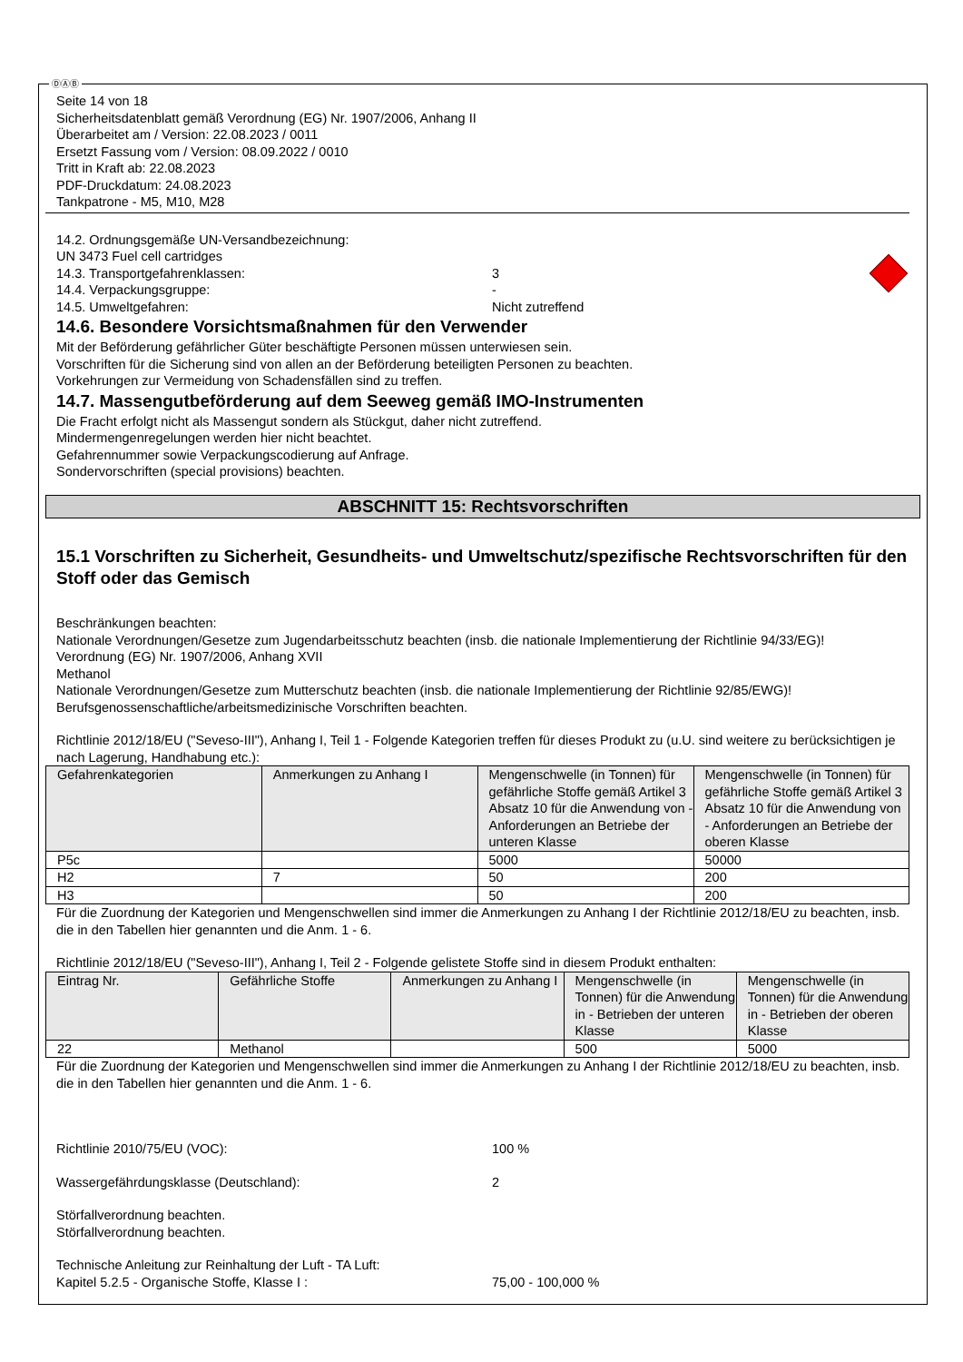ⒹⒶⒷ
Seite 14 von 18
Sicherheitsdatenblatt gemäß Verordnung (EG) Nr. 1907/2006, Anhang II
Überarbeitet am / Version: 22.08.2023 / 0011
Ersetzt Fassung vom / Version: 08.09.2022 / 0010
Tritt in Kraft ab: 22.08.2023
PDF-Druckdatum: 24.08.2023
Tankpatrone - M5, M10, M28
14.2. Ordnungsgemäße UN-Versandbezeichnung:
UN 3473 Fuel cell cartridges
14.3. Transportgefahrenklassen: 3
14.4. Verpackungsgruppe: -
14.5. Umweltgefahren: Nicht zutreffend
14.6. Besondere Vorsichtsmaßnahmen für den Verwender
Mit der Beförderung gefährlicher Güter beschäftigte Personen müssen unterwiesen sein.
Vorschriften für die Sicherung sind von allen an der Beförderung beteiligten Personen zu beachten.
Vorkehrungen zur Vermeidung von Schadensfällen sind zu treffen.
14.7. Massengutbeförderung auf dem Seeweg gemäß IMO-Instrumenten
Die Fracht erfolgt nicht als Massengut sondern als Stückgut, daher nicht zutreffend.
Mindermengenregelungen werden hier nicht beachtet.
Gefahrennummer sowie Verpackungscodierung auf Anfrage.
Sondervorschriften (special provisions) beachten.
ABSCHNITT 15: Rechtsvorschriften
15.1 Vorschriften zu Sicherheit, Gesundheits- und Umweltschutz/spezifische Rechtsvorschriften für den Stoff oder das Gemisch
Beschränkungen beachten:
Nationale Verordnungen/Gesetze zum Jugendarbeitsschutz beachten (insb. die nationale Implementierung der Richtlinie 94/33/EG)!
Verordnung (EG) Nr. 1907/2006, Anhang XVII
Methanol
Nationale Verordnungen/Gesetze zum Mutterschutz beachten (insb. die nationale Implementierung der Richtlinie 92/85/EWG)!
Berufsgenossenschaftliche/arbeitsmedizinische Vorschriften beachten.
Richtlinie 2012/18/EU ("Seveso-III"), Anhang I, Teil 1 - Folgende Kategorien treffen für dieses Produkt zu (u.U. sind weitere zu berücksichtigen je nach Lagerung, Handhabung etc.):
| Gefahrenkategorien | Anmerkungen zu Anhang I | Mengenschwelle (in Tonnen) für gefährliche Stoffe gemäß Artikel 3 Absatz 10 für die Anwendung von - Anforderungen an Betriebe der unteren Klasse | Mengenschwelle (in Tonnen) für gefährliche Stoffe gemäß Artikel 3 Absatz 10 für die Anwendung von - Anforderungen an Betriebe der oberen Klasse |
| --- | --- | --- | --- |
| P5c | | 5000 | 50000 |
| H2 | 7 | 50 | 200 |
| H3 | | 50 | 200 |
Für die Zuordnung der Kategorien und Mengenschwellen sind immer die Anmerkungen zu Anhang I der Richtlinie 2012/18/EU zu beachten, insb. die in den Tabellen hier genannten und die Anm. 1 - 6.
Richtlinie 2012/18/EU ("Seveso-III"), Anhang I, Teil 2 - Folgende gelistete Stoffe sind in diesem Produkt enthalten:
| Eintrag Nr. | Gefährliche Stoffe | Anmerkungen zu Anhang I | Mengenschwelle (in Tonnen) für die Anwendung in - Betrieben der unteren Klasse | Mengenschwelle (in Tonnen) für die Anwendung in - Betrieben der oberen Klasse |
| --- | --- | --- | --- | --- |
| 22 | Methanol | | 500 | 5000 |
Für die Zuordnung der Kategorien und Mengenschwellen sind immer die Anmerkungen zu Anhang I der Richtlinie 2012/18/EU zu beachten, insb. die in den Tabellen hier genannten und die Anm. 1 - 6.
Richtlinie 2010/75/EU (VOC): 100 %
Wassergefährdungsklasse (Deutschland): 2
Störfallverordnung beachten.
Störfallverordnung beachten.
Technische Anleitung zur Reinhaltung der Luft - TA Luft:
Kapitel 5.2.5 - Organische Stoffe, Klasse I : 75,00 - 100,000 %